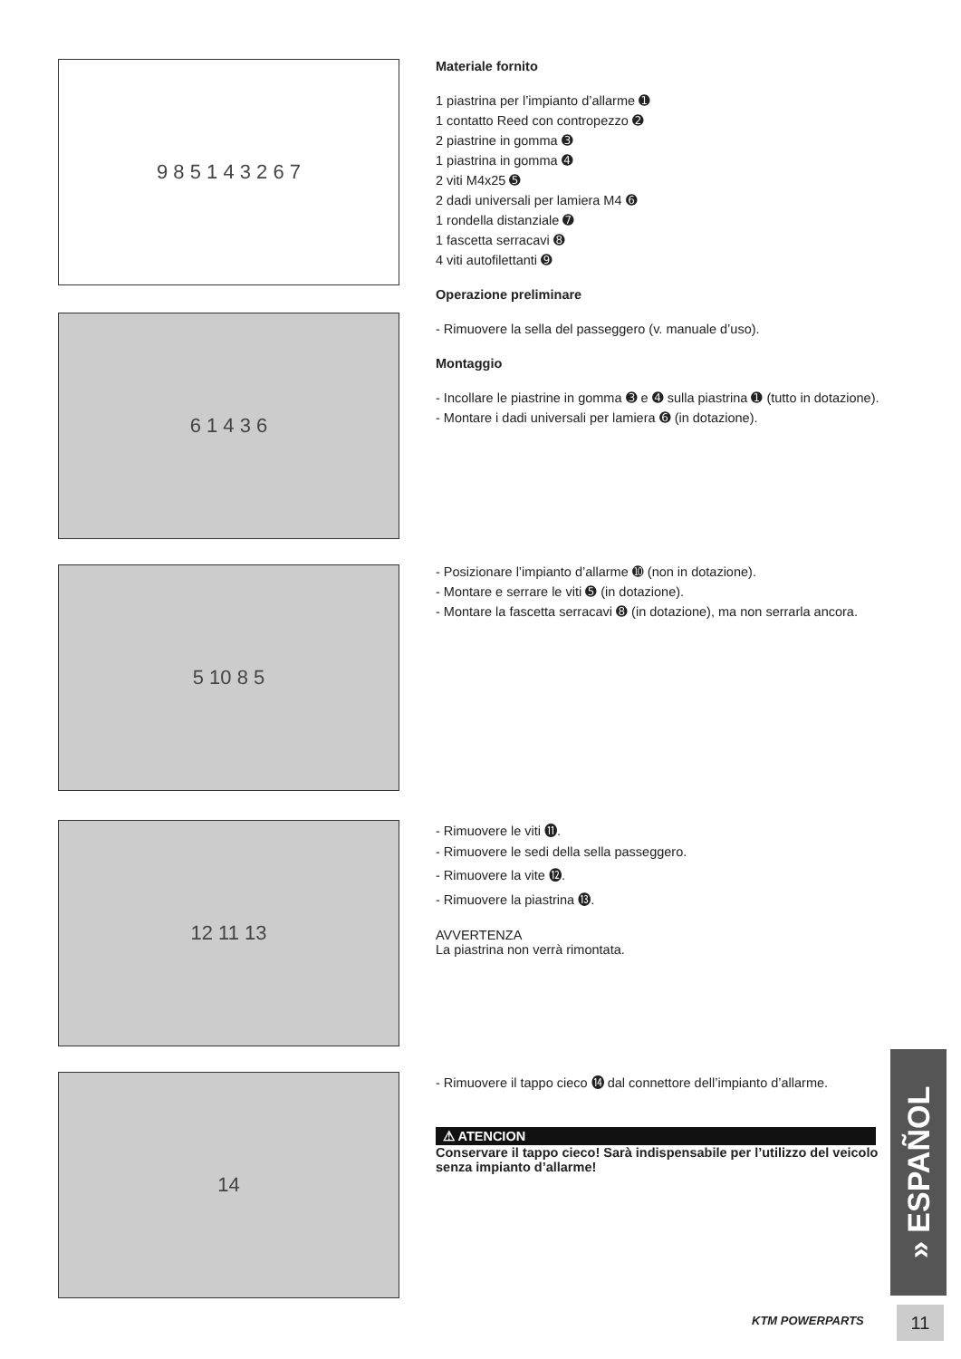9 8 5 1 4 3 2 6 7
Materiale fornito
1 piastrina per l’impianto d’allarme ➊
1 contatto Reed con contropezzo ➋
2 piastrine in gomma ➌
1 piastrina in gomma ➍
2 viti M4x25 ➎
2 dadi universali per lamiera M4 ➏
1 rondella distanziale ➐
1 fascetta serracavi ➑
4 viti autofilettanti ➒
Operazione preliminare
- Rimuovere la sella del passeggero (v. manuale d’uso).
Montaggio
- Incollare le piastrine in gomma ➌ e ➍ sulla piastrina ➊ (tutto in dotazione).
- Montare i dadi universali per lamiera ➏ (in dotazione).
6 1 4 3 6
5 10 8 5
- Posizionare l’impianto d’allarme ➓ (non in dotazione).
- Montare e serrare le viti ➎ (in dotazione).
- Montare la fascetta serracavi ➑ (in dotazione), ma non serrarla ancora.
12 11 13
- Rimuovere le viti ⓫.
- Rimuovere le sedi della sella passeggero.
- Rimuovere la vite ⓬.
- Rimuovere la piastrina ⓭.
AVVERTENZA
La piastrina non verrà rimontata.
14
- Rimuovere il tappo cieco ⓮ dal connettore dell’impianto d’allarme.
⚠ ATENCION
Conservare il tappo cieco! Sarà indispensabile per l’utilizzo del veicolo senza impianto d’allarme!
» ESPAÑOL
KTM POWERPARTS 11